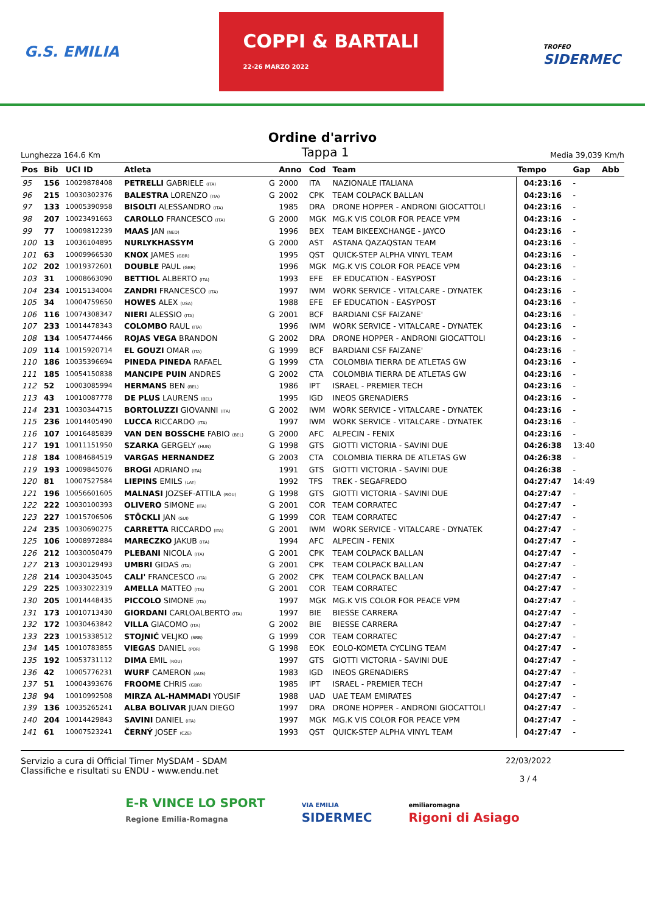G.S. EMILIA COPPI & BARTALI
22-26 MARZO 2022 TROFEO
SIDERMEC
Ordine d'arrivo
Lunghezza 164.6 Km Tappa 1 Media 39,039 Km/h
| Pos | Bib | UCI ID | Atleta | | Anno | Cod | Team | Tempo | Gap | Abb |
| --- | --- | --- | --- | --- | --- | --- | --- | --- | --- | --- |
| 95 | 156 | 10029878408 | PETRELLI GABRIELE (ITA) | G | 2000 | ITA | NAZIONALE ITALIANA | 04:23:16 | - | |
| 96 | 215 | 10030302376 | BALESTRA LORENZO (ITA) | G | 2002 | CPK | TEAM COLPACK BALLAN | 04:23:16 | - | |
| 97 | 133 | 10005390958 | BISOLTI ALESSANDRO (ITA) | | 1985 | DRA | DRONE HOPPER - ANDRONI GIOCATTOLI | 04:23:16 | - | |
| 98 | 207 | 10023491663 | CAROLLO FRANCESCO (ITA) | G | 2000 | MGK | MG.K VIS COLOR FOR PEACE VPM | 04:23:16 | - | |
| 99 | 77 | 10009812239 | MAAS JAN (NED) | | 1996 | BEX | TEAM BIKEEXCHANGE - JAYCO | 04:23:16 | - | |
| 100 | 13 | 10036104895 | NURLYKHASSYM | G | 2000 | AST | ASTANA QAZAQSTAN TEAM | 04:23:16 | - | |
| 101 | 63 | 10009966530 | KNOX JAMES (GBR) | | 1995 | QST | QUICK-STEP ALPHA VINYL TEAM | 04:23:16 | - | |
| 102 | 202 | 10019372601 | DOUBLE PAUL (GBR) | | 1996 | MGK | MG.K VIS COLOR FOR PEACE VPM | 04:23:16 | - | |
| 103 | 31 | 10008663090 | BETTIOL ALBERTO (ITA) | | 1993 | EFE | EF EDUCATION - EASYPOST | 04:23:16 | - | |
| 104 | 234 | 10015134004 | ZANDRI FRANCESCO (ITA) | | 1997 | IWM | WORK SERVICE - VITALCARE - DYNATEK | 04:23:16 | - | |
| 105 | 34 | 10004759650 | HOWES ALEX (USA) | | 1988 | EFE | EF EDUCATION - EASYPOST | 04:23:16 | - | |
| 106 | 116 | 10074308347 | NIERI ALESSIO (ITA) | G | 2001 | BCF | BARDIANI CSF FAIZANE' | 04:23:16 | - | |
| 107 | 233 | 10014478343 | COLOMBO RAUL (ITA) | | 1996 | IWM | WORK SERVICE - VITALCARE - DYNATEK | 04:23:16 | - | |
| 108 | 134 | 10054774466 | ROJAS VEGA BRANDON | G | 2002 | DRA | DRONE HOPPER - ANDRONI GIOCATTOLI | 04:23:16 | - | |
| 109 | 114 | 10015920714 | EL GOUZI OMAR (ITA) | G | 1999 | BCF | BARDIANI CSF FAIZANE' | 04:23:16 | - | |
| 110 | 186 | 10035396694 | PINEDA PINEDA RAFAEL | G | 1999 | CTA | COLOMBIA TIERRA DE ATLETAS GW | 04:23:16 | - | |
| 111 | 185 | 10054150838 | MANCIPE PUIN ANDRES | G | 2002 | CTA | COLOMBIA TIERRA DE ATLETAS GW | 04:23:16 | - | |
| 112 | 52 | 10003085994 | HERMANS BEN (BEL) | | 1986 | IPT | ISRAEL - PREMIER TECH | 04:23:16 | - | |
| 113 | 43 | 10010087778 | DE PLUS LAURENS (BEL) | | 1995 | IGD | INEOS GRENADIERS | 04:23:16 | - | |
| 114 | 231 | 10030344715 | BORTOLUZZI GIOVANNI (ITA) | G | 2002 | IWM | WORK SERVICE - VITALCARE - DYNATEK | 04:23:16 | - | |
| 115 | 236 | 10014405490 | LUCCA RICCARDO (ITA) | | 1997 | IWM | WORK SERVICE - VITALCARE - DYNATEK | 04:23:16 | - | |
| 116 | 107 | 10016485839 | VAN DEN BOSSCHE FABIO (BEL) | G | 2000 | AFC | ALPECIN - FENIX | 04:23:16 | - | |
| 117 | 191 | 10011151950 | SZARKA GERGELY (HUN) | G | 1998 | GTS | GIOTTI VICTORIA - SAVINI DUE | 04:26:38 | 13:40 | |
| 118 | 184 | 10084684519 | VARGAS HERNANDEZ | G | 2003 | CTA | COLOMBIA TIERRA DE ATLETAS GW | 04:26:38 | - | |
| 119 | 193 | 10009845076 | BROGI ADRIANO (ITA) | | 1991 | GTS | GIOTTI VICTORIA - SAVINI DUE | 04:26:38 | - | |
| 120 | 81 | 10007527584 | LIEPINS EMILS (LAT) | | 1992 | TFS | TREK - SEGAFREDO | 04:27:47 | 14:49 | |
| 121 | 196 | 10056601605 | MALNASI JOZSEF-ATTILA (ROU) | G | 1998 | GTS | GIOTTI VICTORIA - SAVINI DUE | 04:27:47 | - | |
| 122 | 222 | 10030100393 | OLIVERO SIMONE (ITA) | G | 2001 | COR | TEAM CORRATEC | 04:27:47 | - | |
| 123 | 227 | 10015706506 | STÖCKLI JAN (SUI) | G | 1999 | COR | TEAM CORRATEC | 04:27:47 | - | |
| 124 | 235 | 10030690275 | CARRETTA RICCARDO (ITA) | G | 2001 | IWM | WORK SERVICE - VITALCARE - DYNATEK | 04:27:47 | - | |
| 125 | 106 | 10008972884 | MARECZKO JAKUB (ITA) | | 1994 | AFC | ALPECIN - FENIX | 04:27:47 | - | |
| 126 | 212 | 10030050479 | PLEBANI NICOLA (ITA) | G | 2001 | CPK | TEAM COLPACK BALLAN | 04:27:47 | - | |
| 127 | 213 | 10030129493 | UMBRI GIDAS (ITA) | G | 2001 | CPK | TEAM COLPACK BALLAN | 04:27:47 | - | |
| 128 | 214 | 10030435045 | CALI' FRANCESCO (ITA) | G | 2002 | CPK | TEAM COLPACK BALLAN | 04:27:47 | - | |
| 129 | 225 | 10033022319 | AMELLA MATTEO (ITA) | G | 2001 | COR | TEAM CORRATEC | 04:27:47 | - | |
| 130 | 205 | 10014448435 | PICCOLO SIMONE (ITA) | | 1997 | MGK | MG.K VIS COLOR FOR PEACE VPM | 04:27:47 | - | |
| 131 | 173 | 10010713430 | GIORDANI CARLOALBERTO (ITA) | | 1997 | BIE | BIESSE CARRERA | 04:27:47 | - | |
| 132 | 172 | 10030463842 | VILLA GIACOMO (ITA) | G | 2002 | BIE | BIESSE CARRERA | 04:27:47 | - | |
| 133 | 223 | 10015338512 | STOJNIĆ VELJKO (SRB) | G | 1999 | COR | TEAM CORRATEC | 04:27:47 | - | |
| 134 | 145 | 10010783855 | VIEGAS DANIEL (POR) | G | 1998 | EOK | EOLO-KOMETA CYCLING TEAM | 04:27:47 | - | |
| 135 | 192 | 10053731112 | DIMA EMIL (ROU) | | 1997 | GTS | GIOTTI VICTORIA - SAVINI DUE | 04:27:47 | - | |
| 136 | 42 | 10005776231 | WURF CAMERON (AUS) | | 1983 | IGD | INEOS GRENADIERS | 04:27:47 | - | |
| 137 | 51 | 10004393676 | FROOME CHRIS (GBR) | | 1985 | IPT | ISRAEL - PREMIER TECH | 04:27:47 | - | |
| 138 | 94 | 10010992508 | MIRZA AL-HAMMADI YOUSIF | | 1988 | UAD | UAE TEAM EMIRATES | 04:27:47 | - | |
| 139 | 136 | 10035265241 | ALBA BOLIVAR JUAN DIEGO | | 1997 | DRA | DRONE HOPPER - ANDRONI GIOCATTOLI | 04:27:47 | - | |
| 140 | 204 | 10014429843 | SAVINI DANIEL (ITA) | | 1997 | MGK | MG.K VIS COLOR FOR PEACE VPM | 04:27:47 | - | |
| 141 | 61 | 10007523241 | ČERNÝ JOSEF (CZE) | | 1993 | QST | QUICK-STEP ALPHA VINYL TEAM | 04:27:47 | - | |
Servizio a cura di Official Timer MySDAM - SDAM
Classifiche e risultati su ENDU - www.endu.net
22/03/2022
3 / 4
E-R VINCE LO SPORT
Regione Emilia-Romagna VIA EMILIA
SIDERMEC emiliaromagna
Rigoni di Asiago